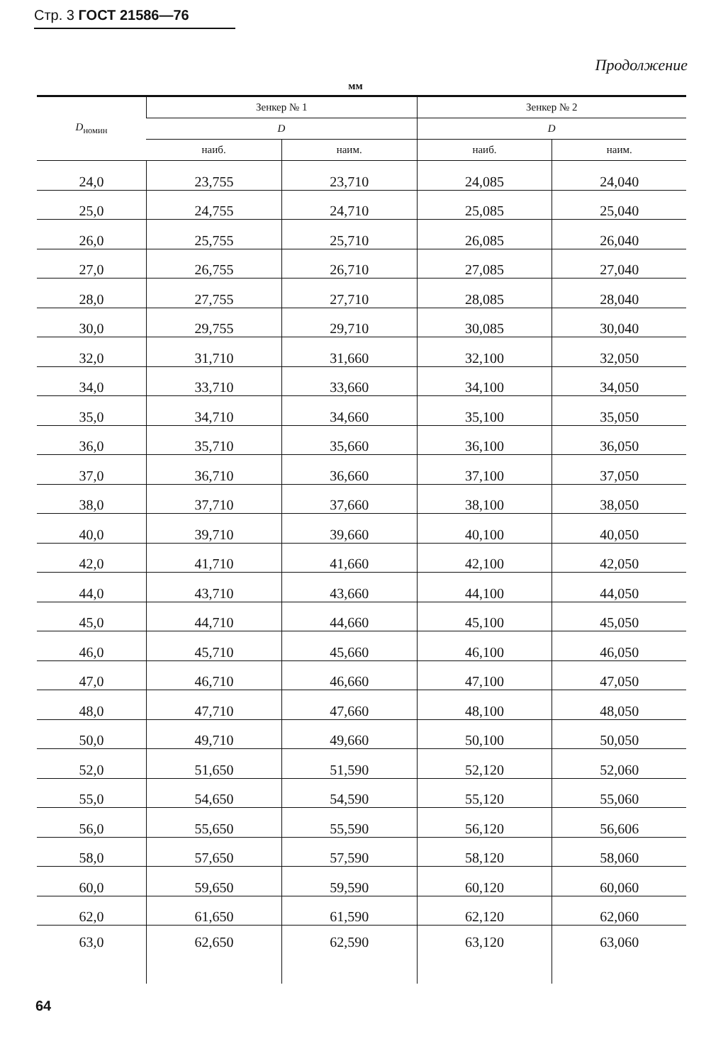Стр. 3 ГОСТ 21586—76
Продолжение
мм
| D<sub>номин</sub> | Зенкер № 1 | | Зенкер № 2 | |
| --- | --- | --- | --- | --- |
| | D | | D | |
| | наиб. | наим. | наиб. | наим. |
| 24,0 | 23,755 | 23,710 | 24,085 | 24,040 |
| 25,0 | 24,755 | 24,710 | 25,085 | 25,040 |
| 26,0 | 25,755 | 25,710 | 26,085 | 26,040 |
| 27,0 | 26,755 | 26,710 | 27,085 | 27,040 |
| 28,0 | 27,755 | 27,710 | 28,085 | 28,040 |
| 30,0 | 29,755 | 29,710 | 30,085 | 30,040 |
| 32,0 | 31,710 | 31,660 | 32,100 | 32,050 |
| 34,0 | 33,710 | 33,660 | 34,100 | 34,050 |
| 35,0 | 34,710 | 34,660 | 35,100 | 35,050 |
| 36,0 | 35,710 | 35,660 | 36,100 | 36,050 |
| 37,0 | 36,710 | 36,660 | 37,100 | 37,050 |
| 38,0 | 37,710 | 37,660 | 38,100 | 38,050 |
| 40,0 | 39,710 | 39,660 | 40,100 | 40,050 |
| 42,0 | 41,710 | 41,660 | 42,100 | 42,050 |
| 44,0 | 43,710 | 43,660 | 44,100 | 44,050 |
| 45,0 | 44,710 | 44,660 | 45,100 | 45,050 |
| 46,0 | 45,710 | 45,660 | 46,100 | 46,050 |
| 47,0 | 46,710 | 46,660 | 47,100 | 47,050 |
| 48,0 | 47,710 | 47,660 | 48,100 | 48,050 |
| 50,0 | 49,710 | 49,660 | 50,100 | 50,050 |
| 52,0 | 51,650 | 51,590 | 52,120 | 52,060 |
| 55,0 | 54,650 | 54,590 | 55,120 | 55,060 |
| 56,0 | 55,650 | 55,590 | 56,120 | 56,606 |
| 58,0 | 57,650 | 57,590 | 58,120 | 58,060 |
| 60,0 | 59,650 | 59,590 | 60,120 | 60,060 |
| 62,0 | 61,650 | 61,590 | 62,120 | 62,060 |
| 63,0 | 62,650 | 62,590 | 63,120 | 63,060 |
64